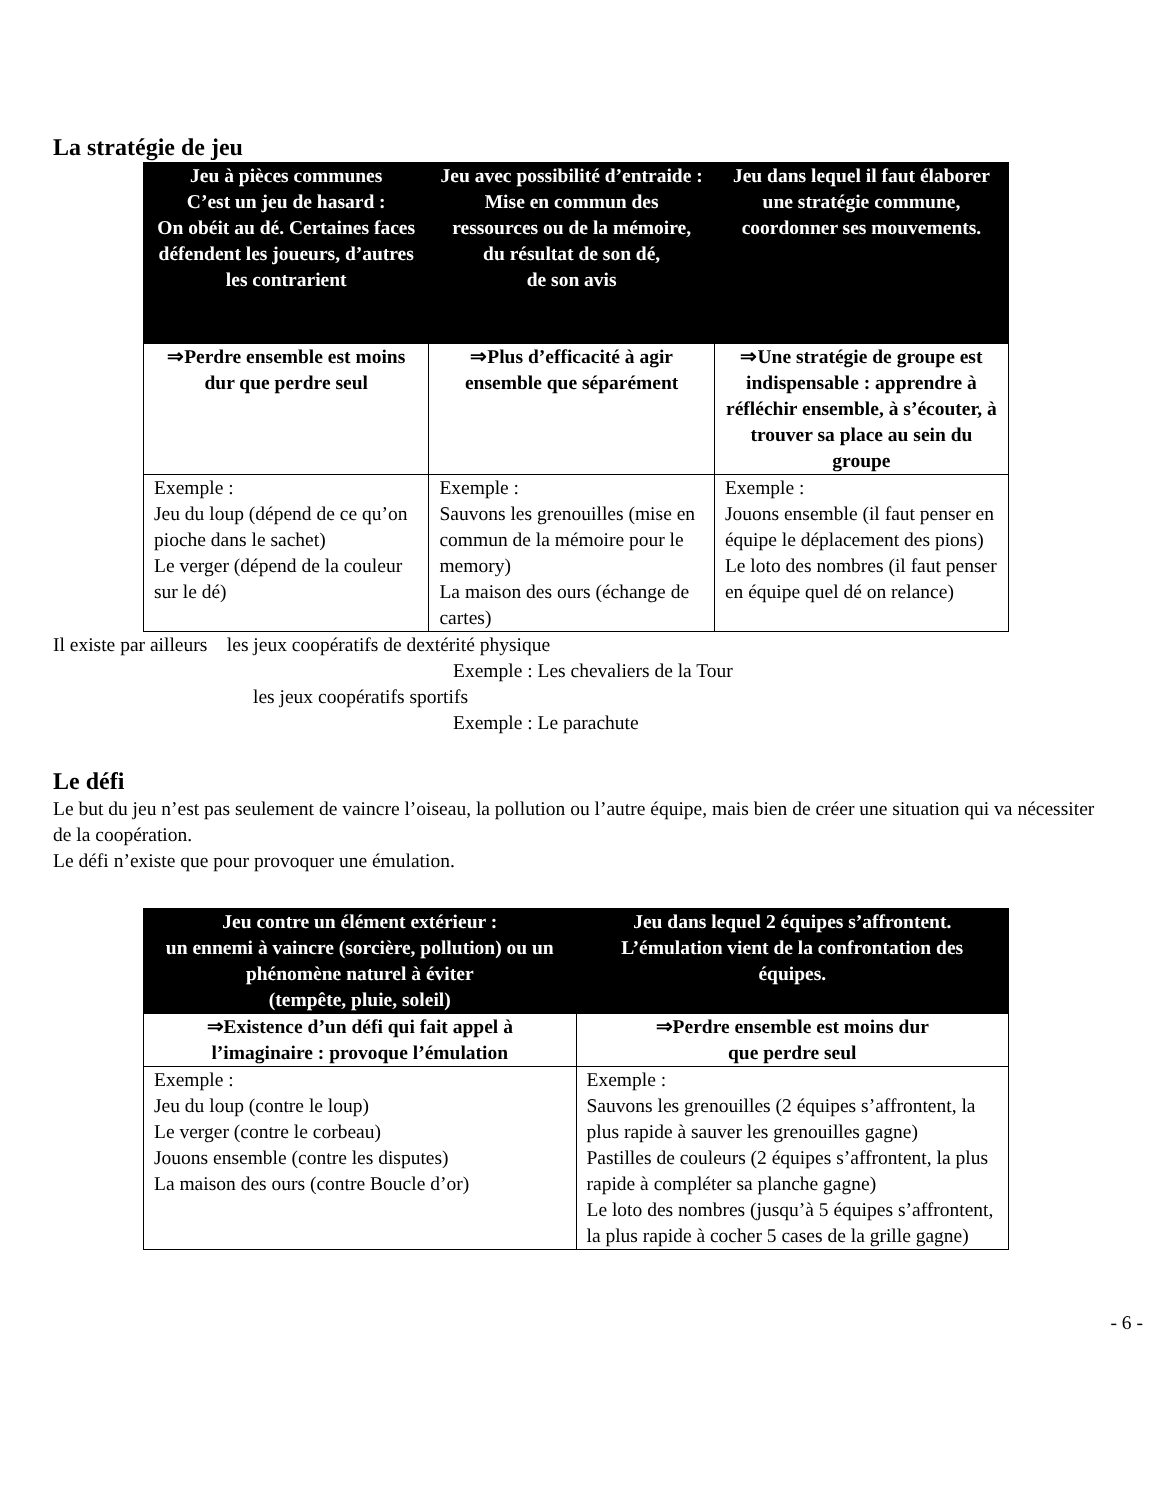La stratégie de jeu
| Jeu à pièces communes C’est un jeu de hasard : On obéit au dé. Certaines faces défendent les joueurs, d’autres les contrarient | Jeu avec possibilité d’entraide : Mise en commun des ressources ou de la mémoire, du résultat de son dé, de son avis | Jeu dans lequel il faut élaborer une stratégie commune, coordonner ses mouvements. |
| --- | --- | --- |
| ⇒Perdre ensemble est moins dur que perdre seul | ⇒Plus d’efficacité à agir ensemble que séparément | ⇒Une stratégie de groupe est indispensable : apprendre à réfléchir ensemble, à s’écouter, à trouver sa place au sein du groupe |
| Exemple : Jeu du loup (dépend de ce qu’on pioche dans le sachet) Le verger (dépend de la couleur sur le dé) | Exemple : Sauvons les grenouilles (mise en commun de la mémoire pour le memory) La maison des ours (échange de cartes) | Exemple : Jouons ensemble (il faut penser en équipe le déplacement des pions) Le loto des nombres (il faut penser en équipe quel dé on relance) |
Il existe par ailleurs les jeux coopératifs de dextérité physique
Exemple : Les chevaliers de la Tour
les jeux coopératifs sportifs
Exemple : Le parachute
Le défi
Le but du jeu n’est pas seulement de vaincre l’oiseau, la pollution ou l’autre équipe, mais bien de créer une situation qui va nécessiter de la coopération.
Le défi n’existe que pour provoquer une émulation.
| Jeu contre un élément extérieur : un ennemi à vaincre (sorcière, pollution) ou un phénomène naturel à éviter (tempête, pluie, soleil) | Jeu dans lequel 2 équipes s’affrontent. L’émulation vient de la confrontation des équipes. |
| --- | --- |
| ⇒Existence d’un défi qui fait appel à l’imaginaire : provoque l’émulation | ⇒Perdre ensemble est moins dur que perdre seul |
| Exemple : Jeu du loup (contre le loup) Le verger (contre le corbeau) Jouons ensemble (contre les disputes) La maison des ours (contre Boucle d’or) | Exemple : Sauvons les grenouilles (2 équipes s’affrontent, la plus rapide à sauver les grenouilles gagne) Pastilles de couleurs (2 équipes s’affrontent, la plus rapide à compléter sa planche gagne) Le loto des nombres (jusqu’à 5 équipes s’affrontent, la plus rapide à cocher 5 cases de la grille gagne) |
- 6 -